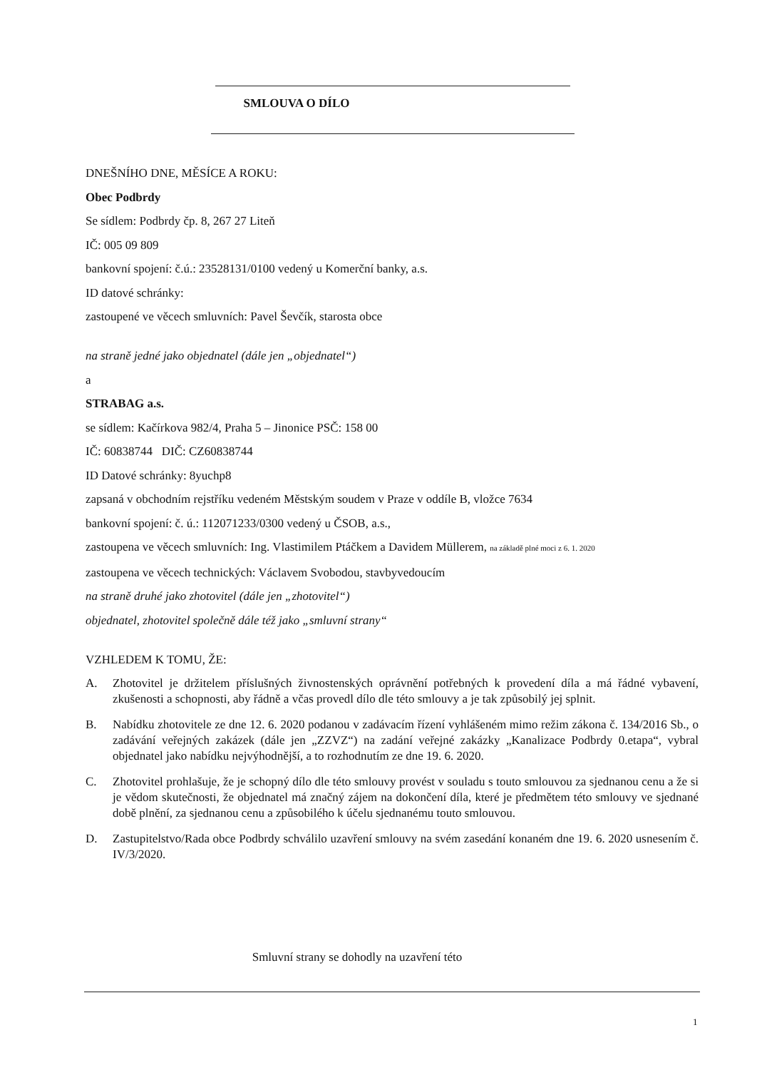SMLOUVA O DÍLO
DNEŠNÍHO DNE, MĚSÍCE A ROKU:
Obec Podbrdy
Se sídlem: Podbrdy čp. 8, 267 27 Liteň
IČ: 005 09 809
bankovní spojení: č.ú.: 23528131/0100 vedený u Komerční banky, a.s.
ID datové schránky:
zastoupené ve věcech smluvních: Pavel Ševčík, starosta obce
na straně jedné jako objednatel (dále jen „objednatel“)
a
STRABAG a.s.
se sídlem: Kačírkova 982/4, Praha 5 – Jinonice PSČ: 158 00
IČ: 60838744 DIČ: CZ60838744
ID Datové schránky: 8yuchp8
zapsaná v obchodním rejstříku vedeném Městským soudem v Praze v oddíle B, vložce 7634
bankovní spojení: č. ú.: 112071233/0300 vedený u ČSOB, a.s.,
zastoupena ve věcech smluvních: Ing. Vlastimilem Ptáčkem a Davidem Müllerem, na základě plné moci z 6. 1. 2020
zastoupena ve věcech technických: Václavem Svobodou, stavbyvedoucím
na straně druhé jako zhotovitel (dále jen „zhotovitel“)
objednatel, zhotovitel společně dále též jako „smluvní strany“
VZHLEDEM K TOMU, ŽE:
A. Zhotovitel je držitelem příslušných živnostenských oprávnění potřebných k provedení díla a má řádné vybavení, zkušenosti a schopnosti, aby řádně a včas provedl dílo dle této smlouvy a je tak způsobilý jej splnit.
B. Nabídku zhotovitele ze dne 12. 6. 2020 podanou v zadávacím řízení vyhlášeném mimo režim zákona č. 134/2016 Sb., o zadávání veřejných zakázek (dále jen „ZZVZ“) na zadání veřejné zakázky „Kanalizace Podbrdy 0.etapa“, vybral objednatel jako nabídku nejvýhodnější, a to rozhodnutím ze dne 19. 6. 2020.
C. Zhotovitel prohlašuje, že je schopný dílo dle této smlouvy provést v souladu s touto smlouvou za sjednanou cenu a že si je vědom skutečnosti, že objednatel má značný zájem na dokončení díla, které je předmětem této smlouvy ve sjednané době plnění, za sjednanou cenu a způsobilého k účelu sjednanému touto smlouvou.
D. Zastupitelstvo/Rada obce Podbrdy schválilo uzavření smlouvy na svém zasedání konaném dne 19. 6. 2020 usnesením č. IV/3/2020.
Smluvní strany se dohodly na uzavření této
1